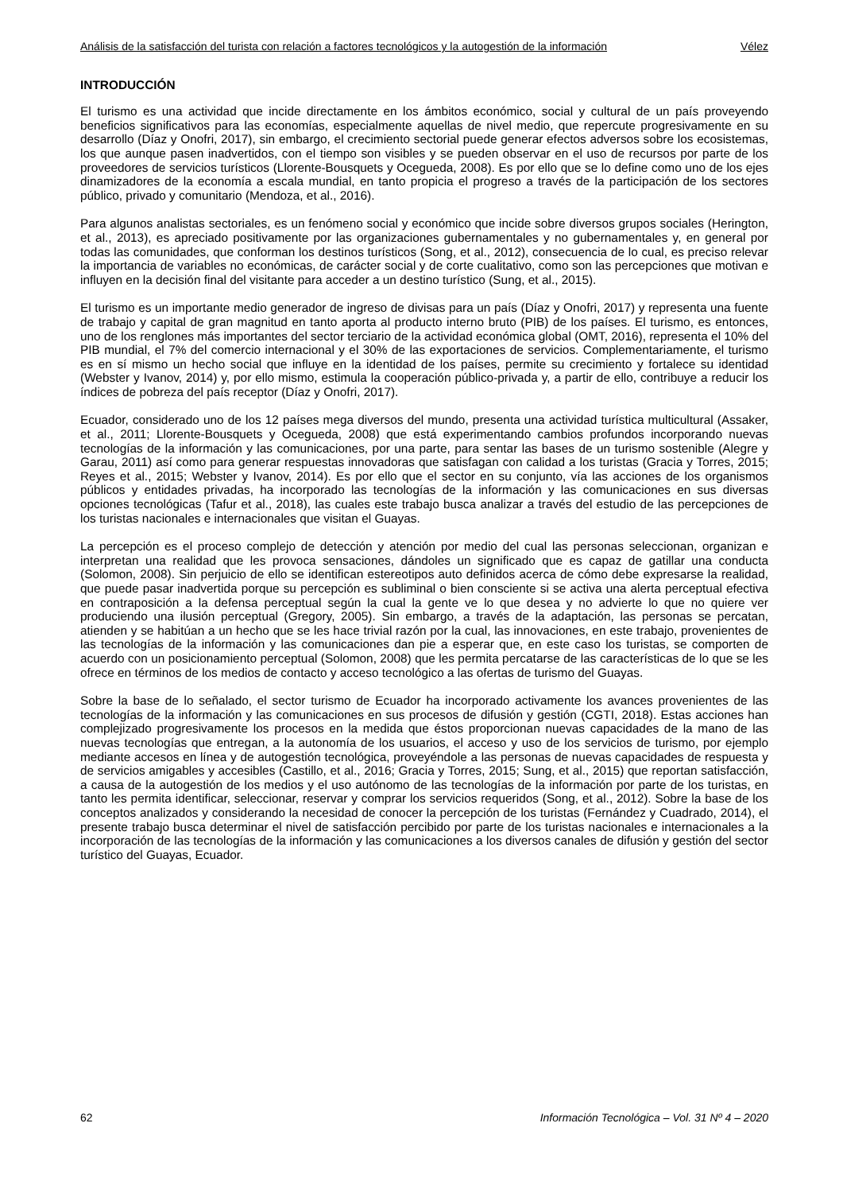Análisis de la satisfacción del turista con relación a factores tecnológicos y la autogestión de la información Vélez
INTRODUCCIÓN
El turismo es una actividad que incide directamente en los ámbitos económico, social y cultural de un país proveyendo beneficios significativos para las economías, especialmente aquellas de nivel medio, que repercute progresivamente en su desarrollo (Díaz y Onofri, 2017), sin embargo, el crecimiento sectorial puede generar efectos adversos sobre los ecosistemas, los que aunque pasen inadvertidos, con el tiempo son visibles y se pueden observar en el uso de recursos por parte de los proveedores de servicios turísticos (Llorente-Bousquets y Ocegueda, 2008). Es por ello que se lo define como uno de los ejes dinamizadores de la economía a escala mundial, en tanto propicia el progreso a través de la participación de los sectores público, privado y comunitario (Mendoza, et al., 2016).
Para algunos analistas sectoriales, es un fenómeno social y económico que incide sobre diversos grupos sociales (Herington, et al., 2013), es apreciado positivamente por las organizaciones gubernamentales y no gubernamentales y, en general por todas las comunidades, que conforman los destinos turísticos (Song, et al., 2012), consecuencia de lo cual, es preciso relevar la importancia de variables no económicas, de carácter social y de corte cualitativo, como son las percepciones que motivan e influyen en la decisión final del visitante para acceder a un destino turístico (Sung, et al., 2015).
El turismo es un importante medio generador de ingreso de divisas para un país (Díaz y Onofri, 2017) y representa una fuente de trabajo y capital de gran magnitud en tanto aporta al producto interno bruto (PIB) de los países. El turismo, es entonces, uno de los renglones más importantes del sector terciario de la actividad económica global (OMT, 2016), representa el 10% del PIB mundial, el 7% del comercio internacional y el 30% de las exportaciones de servicios. Complementariamente, el turismo es en sí mismo un hecho social que influye en la identidad de los países, permite su crecimiento y fortalece su identidad (Webster y Ivanov, 2014) y, por ello mismo, estimula la cooperación público-privada y, a partir de ello, contribuye a reducir los índices de pobreza del país receptor (Díaz y Onofri, 2017).
Ecuador, considerado uno de los 12 países mega diversos del mundo, presenta una actividad turística multicultural (Assaker, et al., 2011; Llorente-Bousquets y Ocegueda, 2008) que está experimentando cambios profundos incorporando nuevas tecnologías de la información y las comunicaciones, por una parte, para sentar las bases de un turismo sostenible (Alegre y Garau, 2011) así como para generar respuestas innovadoras que satisfagan con calidad a los turistas (Gracia y Torres, 2015; Reyes et al., 2015; Webster y Ivanov, 2014). Es por ello que el sector en su conjunto, vía las acciones de los organismos públicos y entidades privadas, ha incorporado las tecnologías de la información y las comunicaciones en sus diversas opciones tecnológicas (Tafur et al., 2018), las cuales este trabajo busca analizar a través del estudio de las percepciones de los turistas nacionales e internacionales que visitan el Guayas.
La percepción es el proceso complejo de detección y atención por medio del cual las personas seleccionan, organizan e interpretan una realidad que les provoca sensaciones, dándoles un significado que es capaz de gatillar una conducta (Solomon, 2008). Sin perjuicio de ello se identifican estereotipos auto definidos acerca de cómo debe expresarse la realidad, que puede pasar inadvertida porque su percepción es subliminal o bien consciente si se activa una alerta perceptual efectiva en contraposición a la defensa perceptual según la cual la gente ve lo que desea y no advierte lo que no quiere ver produciendo una ilusión perceptual (Gregory, 2005). Sin embargo, a través de la adaptación, las personas se percatan, atienden y se habitúan a un hecho que se les hace trivial razón por la cual, las innovaciones, en este trabajo, provenientes de las tecnologías de la información y las comunicaciones dan pie a esperar que, en este caso los turistas, se comporten de acuerdo con un posicionamiento perceptual (Solomon, 2008) que les permita percatarse de las características de lo que se les ofrece en términos de los medios de contacto y acceso tecnológico a las ofertas de turismo del Guayas.
Sobre la base de lo señalado, el sector turismo de Ecuador ha incorporado activamente los avances provenientes de las tecnologías de la información y las comunicaciones en sus procesos de difusión y gestión (CGTI, 2018). Estas acciones han complejizado progresivamente los procesos en la medida que éstos proporcionan nuevas capacidades de la mano de las nuevas tecnologías que entregan, a la autonomía de los usuarios, el acceso y uso de los servicios de turismo, por ejemplo mediante accesos en línea y de autogestión tecnológica, proveyéndole a las personas de nuevas capacidades de respuesta y de servicios amigables y accesibles (Castillo, et al., 2016; Gracia y Torres, 2015; Sung, et al., 2015) que reportan satisfacción, a causa de la autogestión de los medios y el uso autónomo de las tecnologías de la información por parte de los turistas, en tanto les permita identificar, seleccionar, reservar y comprar los servicios requeridos (Song, et al., 2012). Sobre la base de los conceptos analizados y considerando la necesidad de conocer la percepción de los turistas (Fernández y Cuadrado, 2014), el presente trabajo busca determinar el nivel de satisfacción percibido por parte de los turistas nacionales e internacionales a la incorporación de las tecnologías de la información y las comunicaciones a los diversos canales de difusión y gestión del sector turístico del Guayas, Ecuador.
62 Información Tecnológica – Vol. 31 Nº 4 – 2020